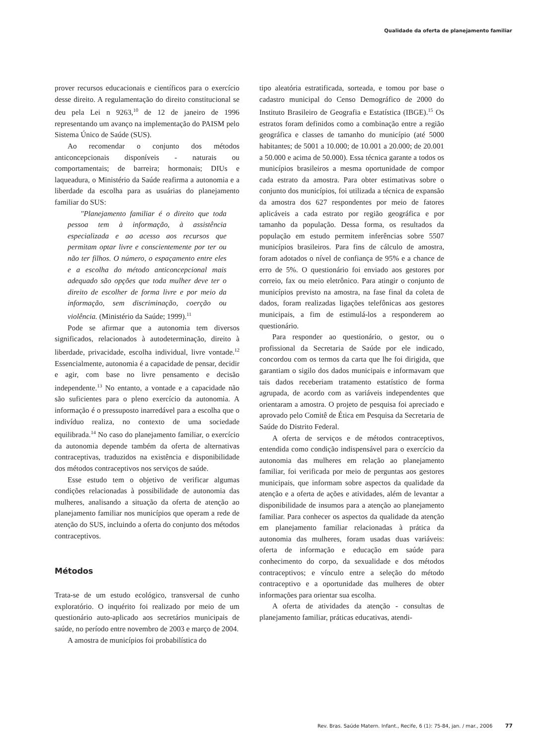Qualidade da oferta de planejamento familiar
prover recursos educacionais e científicos para o exercício desse direito. A regulamentação do direito constitucional se deu pela Lei n 9263,<sup>10</sup> de 12 de janeiro de 1996 representando um avanço na implementação do PAISM pelo Sistema Único de Saúde (SUS).
Ao recomendar o conjunto dos métodos anticoncepcionais disponíveis - naturais ou comportamentais; de barreira; hormonais; DIUs e laqueadura, o Ministério da Saúde reafirma a autonomia e a liberdade da escolha para as usuárias do planejamento familiar do SUS:
"Planejamento familiar é o direito que toda pessoa tem à informação, à assistência especializada e ao acesso aos recursos que permitam optar livre e conscientemente por ter ou não ter filhos. O número, o espaçamento entre eles e a escolha do método anticoncepcional mais adequado são opções que toda mulher deve ter o direito de escolher de forma livre e por meio da informação, sem discriminação, coerção ou violência. (Ministério da Saúde; 1999).<sup>11</sup>
Pode se afirmar que a autonomia tem diversos significados, relacionados à autodeterminação, direito à liberdade, privacidade, escolha individual, livre vontade.<sup>12</sup> Essencialmente, autonomia é a capacidade de pensar, decidir e agir, com base no livre pensamento e decisão independente.<sup>13</sup> No entanto, a vontade e a capacidade não são suficientes para o pleno exercício da autonomia. A informação é o pressuposto inarredável para a escolha que o indivíduo realiza, no contexto de uma sociedade equilibrada.<sup>14</sup> No caso do planejamento familiar, o exercício da autonomia depende também da oferta de alternativas contraceptivas, traduzidos na existência e disponibilidade dos métodos contraceptivos nos serviços de saúde.
Esse estudo tem o objetivo de verificar algumas condições relacionadas à possibilidade de autonomia das mulheres, analisando a situação da oferta de atenção ao planejamento familiar nos municípios que operam a rede de atenção do SUS, incluindo a oferta do conjunto dos métodos contraceptivos.
Métodos
Trata-se de um estudo ecológico, transversal de cunho exploratório. O inquérito foi realizado por meio de um questionário auto-aplicado aos secretários municipais de saúde, no período entre novembro de 2003 e março de 2004.
A amostra de municípios foi probabilística do
tipo aleatória estratificada, sorteada, e tomou por base o cadastro municipal do Censo Demográfico de 2000 do Instituto Brasileiro de Geografia e Estatística (IBGE).<sup>15</sup> Os estratos foram definidos como a combinação entre a região geográfica e classes de tamanho do município (até 5000 habitantes; de 5001 a 10.000; de 10.001 a 20.000; de 20.001 a 50.000 e acima de 50.000). Essa técnica garante a todos os municípios brasileiros a mesma oportunidade de compor cada estrato da amostra. Para obter estimativas sobre o conjunto dos municípios, foi utilizada a técnica de expansão da amostra dos 627 respondentes por meio de fatores aplicáveis a cada estrato por região geográfica e por tamanho da população. Dessa forma, os resultados da população em estudo permitem inferências sobre 5507 municípios brasileiros. Para fins de cálculo de amostra, foram adotados o nível de confiança de 95% e a chance de erro de 5%. O questionário foi enviado aos gestores por correio, fax ou meio eletrônico. Para atingir o conjunto de municípios previsto na amostra, na fase final da coleta de dados, foram realizadas ligações telefônicas aos gestores municipais, a fim de estimulá-los a responderem ao questionário.
Para responder ao questionário, o gestor, ou o profissional da Secretaria de Saúde por ele indicado, concordou com os termos da carta que lhe foi dirigida, que garantiam o sigilo dos dados municipais e informavam que tais dados receberiam tratamento estatístico de forma agrupada, de acordo com as variáveis independentes que orientaram a amostra. O projeto de pesquisa foi apreciado e aprovado pelo Comitê de Ética em Pesquisa da Secretaria de Saúde do Distrito Federal.
A oferta de serviços e de métodos contraceptivos, entendida como condição indispensável para o exercício da autonomia das mulheres em relação ao planejamento familiar, foi verificada por meio de perguntas aos gestores municipais, que informam sobre aspectos da qualidade da atenção e a oferta de ações e atividades, além de levantar a disponibilidade de insumos para a atenção ao planejamento familiar. Para conhecer os aspectos da qualidade da atenção em planejamento familiar relacionadas à prática da autonomia das mulheres, foram usadas duas variáveis: oferta de informação e educação em saúde para conhecimento do corpo, da sexualidade e dos métodos contraceptivos; e vínculo entre a seleção do método contraceptivo e a oportunidade das mulheres de obter informações para orientar sua escolha.
A oferta de atividades da atenção - consultas de planejamento familiar, práticas educativas, atendi-
Rev. Bras. Saúde Matern. Infant., Recife, 6 (1): 75-84, jan. / mar., 2006 77